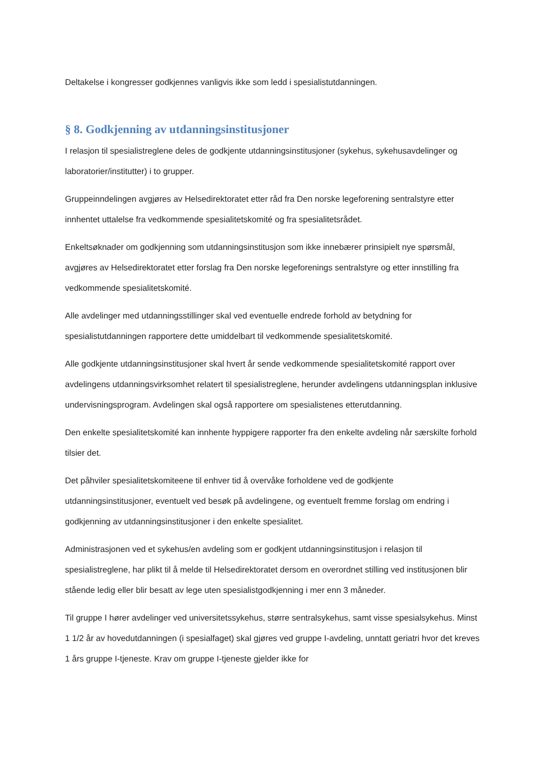Deltakelse i kongresser godkjennes vanligvis ikke som ledd i spesialistutdanningen.
§ 8. Godkjenning av utdanningsinstitusjoner
I relasjon til spesialistreglene deles de godkjente utdanningsinstitusjoner (sykehus, sykehusavdelinger og laboratorier/institutter) i to grupper.
Gruppeinndelingen avgjøres av Helsedirektoratet etter råd fra Den norske legeforening sentralstyre etter innhentet uttalelse fra vedkommende spesialitetskomité og fra spesialitetsrådet.
Enkeltsøknader om godkjenning som utdanningsinstitusjon som ikke innebærer prinsipielt nye spørsmål, avgjøres av Helsedirektoratet etter forslag fra Den norske legeforenings sentralstyre og etter innstilling fra vedkommende spesialitetskomité.
Alle avdelinger med utdanningsstillinger skal ved eventuelle endrede forhold av betydning for spesialistutdanningen rapportere dette umiddelbart til vedkommende spesialitetskomité.
Alle godkjente utdanningsinstitusjoner skal hvert år sende vedkommende spesialitetskomité rapport over avdelingens utdanningsvirksomhet relatert til spesialistreglene, herunder avdelingens utdanningsplan inklusive undervisningsprogram. Avdelingen skal også rapportere om spesialistenes etterutdanning.
Den enkelte spesialitetskomité kan innhente hyppigere rapporter fra den enkelte avdeling når særskilte forhold tilsier det.
Det påhviler spesialitetskomiteene til enhver tid å overvåke forholdene ved de godkjente utdanningsinstitusjoner, eventuelt ved besøk på avdelingene, og eventuelt fremme forslag om endring i godkjenning av utdanningsinstitusjoner i den enkelte spesialitet.
Administrasjonen ved et sykehus/en avdeling som er godkjent utdanningsinstitusjon i relasjon til spesialistreglene, har plikt til å melde til Helsedirektoratet dersom en overordnet stilling ved institusjonen blir stående ledig eller blir besatt av lege uten spesialistgodkjenning i mer enn 3 måneder.
Til gruppe I hører avdelinger ved universitetssykehus, større sentralsykehus, samt visse spesialsykehus. Minst 1 1/2 år av hovedutdanningen (i spesialfaget) skal gjøres ved gruppe I-avdeling, unntatt geriatri hvor det kreves 1 års gruppe I-tjeneste. Krav om gruppe I-tjeneste gjelder ikke for